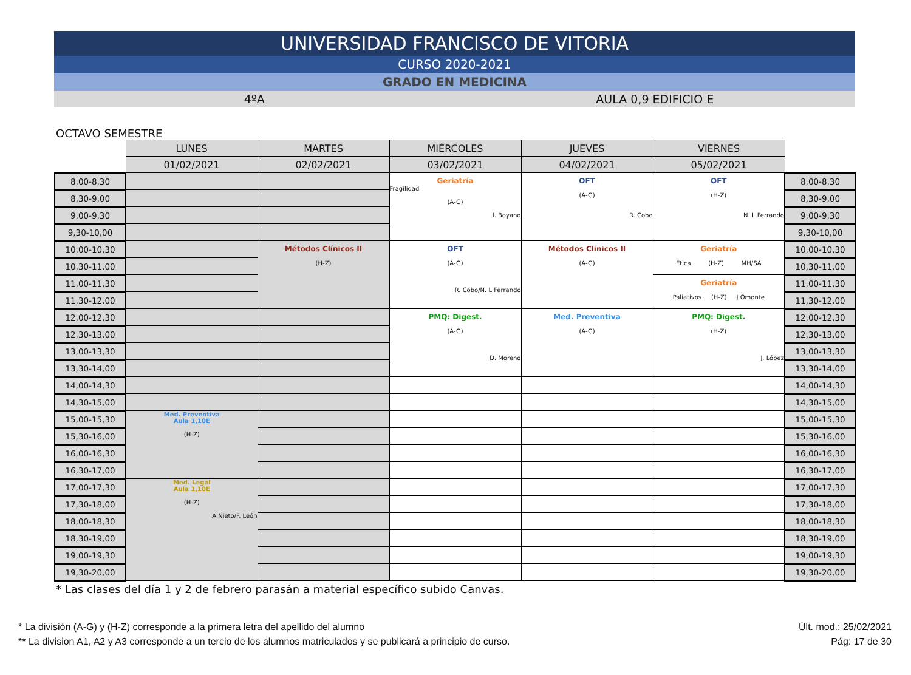UNIVERSIDAD FRANCISCO DE VITORIA
CURSO 2020-2021
GRADO EN MEDICINA
4ºA AULA 0,9 EDIFICIO E
OCTAVO SEMESTRE
| | LUNES | MARTES | MIÉRCOLES | JUEVES | VIERNES | |
| | 01/02/2021 | 02/02/2021 | 03/02/2021 | 04/02/2021 | 05/02/2021 | |
| 8,00-8,30 | | | Geriatría Fragilidad (A-G) I. Boyano | OFT (A-G) R. Cobo | OFT (H-Z) N. L Ferrando | 8,00-8,30 |
| 8,30-9,00 | | | | | | 8,30-9,00 |
| 9,00-9,30 | | | | | | 9,00-9,30 |
| 9,30-10,00 | | | | | | 9,30-10,00 |
| 10,00-10,30 | | Métodos Clínicos II (H-Z) | OFT (A-G) R. Cobo/N. L Ferrando | Métodos Clínicos II (A-G) | Geriatría Ética (H-Z) MH/SA | 10,00-10,30 |
| 10,30-11,00 | | | | | | 10,30-11,00 |
| 11,00-11,30 | | | | | Geriatría Paliativos (H-Z) J.Omonte | 11,00-11,30 |
| 11,30-12,00 | | | | | | 11,30-12,00 |
| 12,00-12,30 | | | PMQ: Digest. (A-G) D. Moreno | Med. Preventiva (A-G) | PMQ: Digest. (H-Z) J. López | 12,00-12,30 |
| 12,30-13,00 | | | | | | 12,30-13,00 |
| 13,00-13,30 | | | | | | 13,00-13,30 |
| 13,30-14,00 | | | | | | 13,30-14,00 |
| 14,00-14,30 | | | | | | 14,00-14,30 |
| 14,30-15,00 | | | | | | 14,30-15,00 |
| 15,00-15,30 | Med. Preventiva Aula 1,10E (H-Z) | | | | | 15,00-15,30 |
| 15,30-16,00 | | | | | | 15,30-16,00 |
| 16,00-16,30 | | | | | | 16,00-16,30 |
| 16,30-17,00 | | | | | | 16,30-17,00 |
| 17,00-17,30 | Med. Legal Aula 1,10E (H-Z) A.Nieto/F. León | | | | | 17,00-17,30 |
| 17,30-18,00 | | | | | | 17,30-18,00 |
| 18,00-18,30 | | | | | | 18,00-18,30 |
| 18,30-19,00 | | | | | | 18,30-19,00 |
| 19,00-19,30 | | | | | | 19,00-19,30 |
| 19,30-20,00 | | | | | | 19,30-20,00 |
* Las clases del día 1 y 2 de febrero parasán a material específico subido Canvas.
* La división (A-G) y (H-Z) corresponde a la primera letra del apellido del alumno
** La division A1, A2 y A3 corresponde a un tercio de los alumnos matriculados y se publicará a principio de curso.
Últ. mod.: 25/02/2021
Pág: 17 de 30